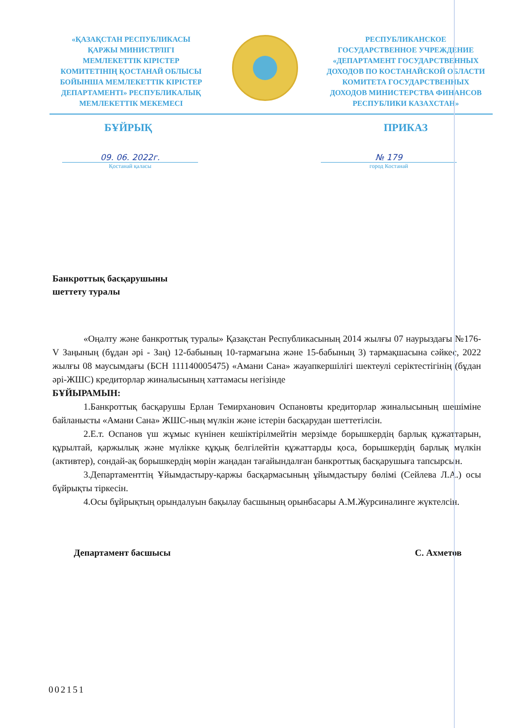«ҚАЗАҚСТАН РЕСПУБЛИКАСЫ
ҚАРЖЫ МИНИСТРЛІГІ
МЕМЛЕКЕТТІК КІРІСТЕР
КОМИТЕТІНІҢ ҚОСТАНАЙ ОБЛЫСЫ
БОЙЫНША МЕМЛЕКЕТТІК КІРІСТЕР
ДЕПАРТАМЕНТІ» РЕСПУБЛИКАЛЫҚ
МЕМЛЕКЕТТІК МЕКЕМЕСІ
РЕСПУБЛИКАНСКОЕ
ГОСУДАРСТВЕННОЕ УЧРЕЖДЕНИЕ
«ДЕПАРТАМЕНТ ГОСУДАРСТВЕННЫХ
ДОХОДОВ ПО КОСТАНАЙСКОЙ ОБЛАСТИ
КОМИТЕТА ГОСУДАРСТВЕННЫХ
ДОХОДОВ МИНИСТЕРСТВА ФИНАНСОВ
РЕСПУБЛИКИ КАЗАХСТАН»
БҰЙРЫҚ ПРИКАЗ
09. 06. 2022г.
Қостанай қаласы
№ 179
город Костанай
Банкроттық басқарушыны
шеттету туралы
«Оңалту және банкроттық туралы» Қазақстан Республикасының 2014 жылғы 07 наурыздағы №176-V Заңының (бұдан әрі - Заң) 12-бабының 10-тармағына және 15-бабының 3) тармақшасына сәйкес, 2022 жылғы 08 маусымдағы (БСН 111140005475) «Амани Сана» жауапкершілігі шектеулі серіктестігінің (бұдан әрі-ЖШС) кредиторлар жиналысының хаттамасы негізінде
БҰЙЫРАМЫН:
1.Банкроттық басқарушы Ерлан Темирханович Оспановты кредиторлар жиналысының шешіміне байланысты «Амани Сана» ЖШС-ның мүлкін және істерін басқарудан шеттетілсін.
2.Е.т. Оспанов үш жұмыс күнінен кешіктірілмейтін мерзімде борышкердің барлық құжаттарын, құрылтай, қаржылық және мүлікке құқық белгілейтін құжаттарды қоса, борышкердің барлық мүлкін (активтер), сондай-ақ борышкердің мөрін жаңадан тағайындалған банкроттық басқарушыға тапсырсын.
3.Департаменттің Ұйымдастыру-қаржы басқармасының ұйымдастыру бөлімі (Сейлева Л.А.) осы бұйрықты тіркесін.
4.Осы бұйрықтың орындалуын бақылау басшының орынбасары А.М.Журсиналинге жүктелсін.
Департамент басшысы С. Ахметов
002151